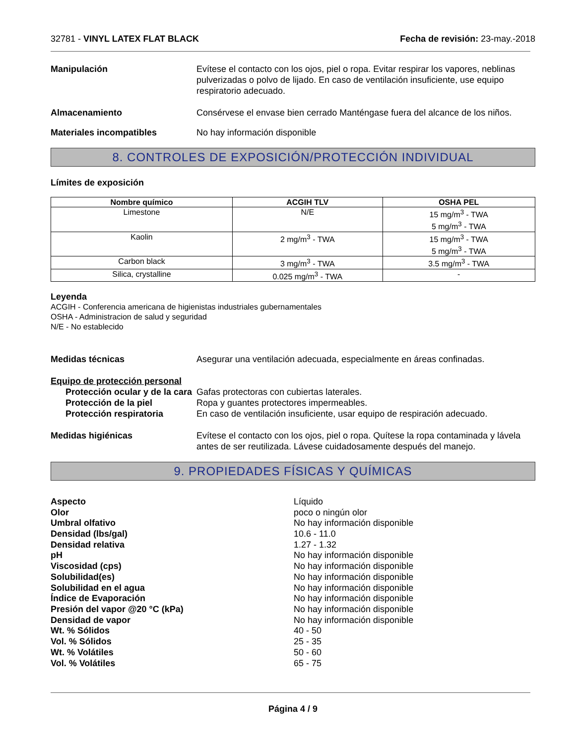32781 - VINYL LATEX FLAT BLACK Fecha de revisión: 23-may.-2018
Manipulación Evítese el contacto con los ojos, piel o ropa. Evitar respirar los vapores, neblinas pulverizadas o polvo de lijado. En caso de ventilación insuficiente, use equipo respiratorio adecuado.
Almacenamiento Consérvese el envase bien cerrado Manténgase fuera del alcance de los niños.
Materiales incompatibles No hay información disponible
8. CONTROLES DE EXPOSICIÓN/PROTECCIÓN INDIVIDUAL
Límites de exposición
| Nombre químico | ACGIH TLV | OSHA PEL |
| --- | --- | --- |
| Limestone | N/E | 15 mg/m<sup>3</sup> - TWA 5 mg/m<sup>3</sup> - TWA |
| Kaolin | 2 mg/m<sup>3</sup> - TWA | 15 mg/m<sup>3</sup> - TWA 5 mg/m<sup>3</sup> - TWA |
| Carbon black | 3 mg/m<sup>3</sup> - TWA | 3.5 mg/m<sup>3</sup> - TWA |
| Silica, crystalline | 0.025 mg/m<sup>3</sup> - TWA | - |
Leyenda
ACGIH - Conferencia americana de higienistas industriales gubernamentales
OSHA - Administracion de salud y seguridad
N/E - No establecido
Medidas técnicas Asegurar una ventilación adecuada, especialmente en áreas confinadas.
Equipo de protección personal
Protección ocular y de la cara
Gafas protectoras con cubiertas laterales.
Protección de la piel Ropa y guantes protectores impermeables.
Protección respiratoria En caso de ventilación insuficiente, usar equipo de respiración adecuado.
Medidas higiénicas Evítese el contacto con los ojos, piel o ropa. Quítese la ropa contaminada y lávela antes de ser reutilizada. Lávese cuidadosamente después del manejo.
9. PROPIEDADES FÍSICAS Y QUÍMICAS
Aspecto
Líquido
Olor
poco o ningún olor
Umbral olfativo
No hay información disponible
Densidad (lbs/gal)
10.6 - 11.0
Densidad relativa
1.27 - 1.32
pH
No hay información disponible
Viscosidad (cps)
No hay información disponible
Solubilidad(es)
No hay información disponible
Solubilidad en el agua
No hay información disponible
Índice de Evaporación
No hay información disponible
Presión del vapor @20 °C (kPa)
No hay información disponible
Densidad de vapor
No hay información disponible
Wt. % Sólidos
40 - 50
Vol. % Sólidos
25 - 35
Wt. % Volátiles
50 - 60
Vol. % Volátiles
65 - 75
Página 4 / 9